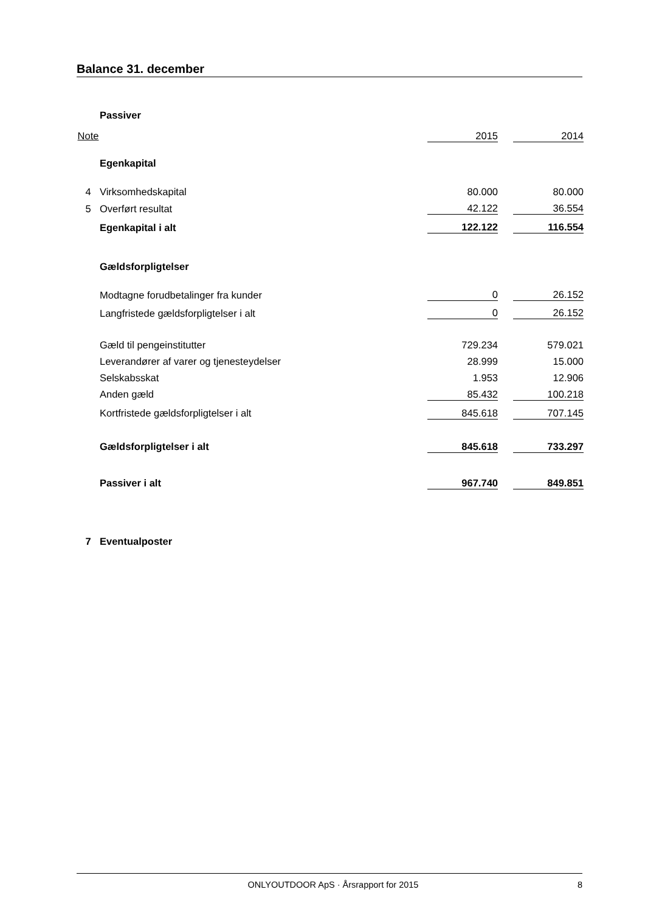Balance 31. december
| | Passiver | | | |
| Note | | 2015 | | 2014 |
| | Egenkapital | | | |
| 4 | Virksomhedskapital | 80.000 | | 80.000 |
| 5 | Overført resultat | 42.122 | | 36.554 |
| | Egenkapital i alt | 122.122 | | 116.554 |
| | Gældsforpligtelser | | | |
| | Modtagne forudbetalinger fra kunder | 0 | | 26.152 |
| | Langfristede gældsforpligtelser i alt | 0 | | 26.152 |
| | Gæld til pengeinstitutter | 729.234 | | 579.021 |
| | Leverandører af varer og tjenesteydelser | 28.999 | | 15.000 |
| | Selskabsskat | 1.953 | | 12.906 |
| | Anden gæld | 85.432 | | 100.218 |
| | Kortfristede gældsforpligtelser i alt | 845.618 | | 707.145 |
| | Gældsforpligtelser i alt | 845.618 | | 733.297 |
| | Passiver i alt | 967.740 | | 849.851 |
| 7 | Eventualposter | | | |
ONLYOUTDOOR ApS · Årsrapport for 2015 8